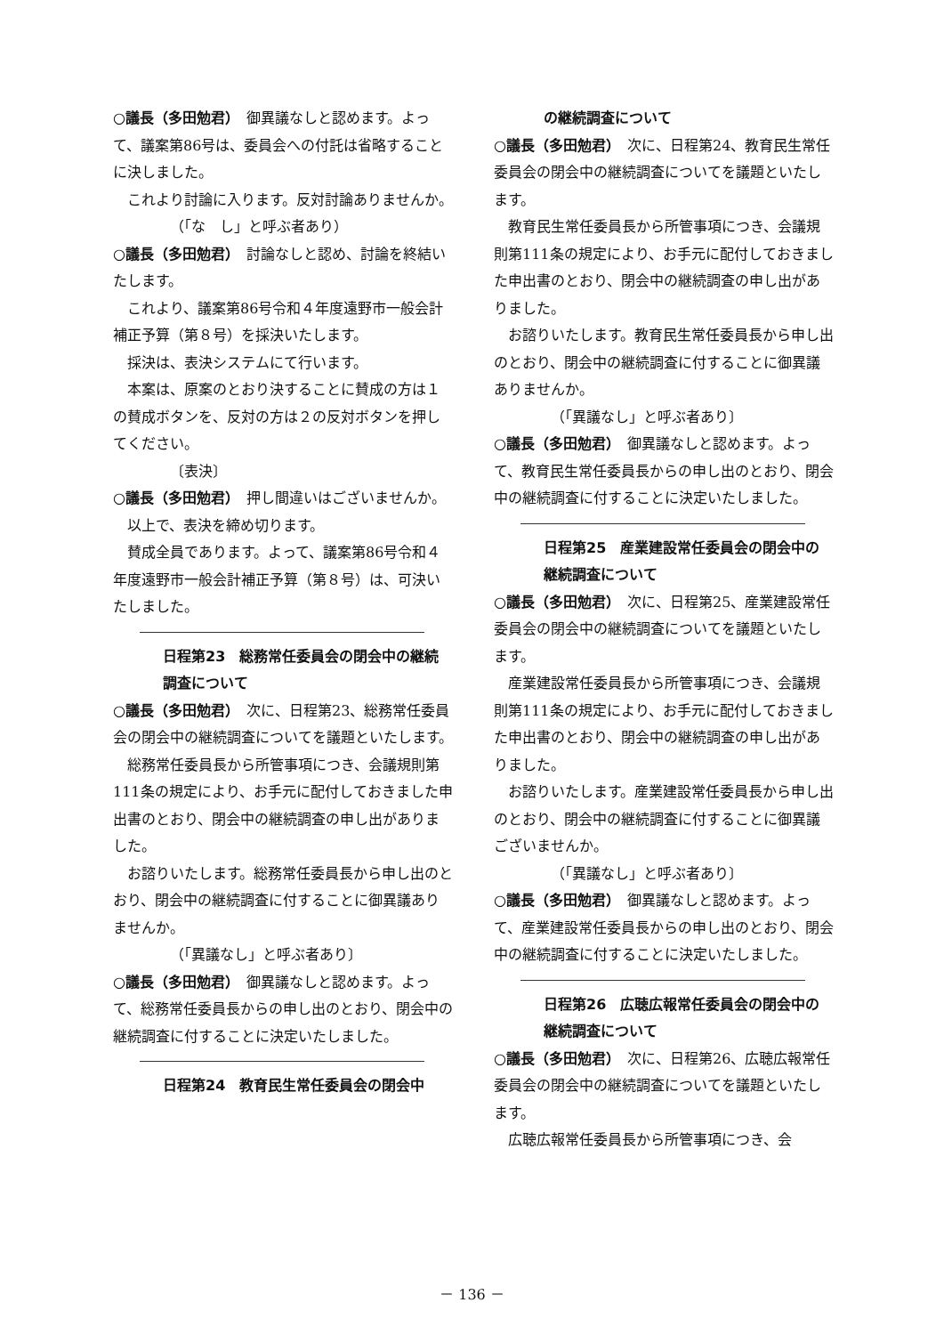○議長（多田勉君）　御異議なしと認めます。よって、議案第86号は、委員会への付託は省略することに決しました。
これより討論に入ります。反対討論ありませんか。
（「な　し」と呼ぶ者あり）
○議長（多田勉君）　討論なしと認め、討論を終結いたします。
これより、議案第86号令和４年度遠野市一般会計補正予算（第８号）を採決いたします。
採決は、表決システムにて行います。
本案は、原案のとおり決することに賛成の方は１の賛成ボタンを、反対の方は２の反対ボタンを押してください。
〔表決〕
○議長（多田勉君）　押し間違いはございませんか。
以上で、表決を締め切ります。
賛成全員であります。よって、議案第86号令和４年度遠野市一般会計補正予算（第８号）は、可決いたしました。
日程第23　総務常任委員会の閉会中の継続調査について
○議長（多田勉君）　次に、日程第23、総務常任委員会の閉会中の継続調査についてを議題といたします。
総務常任委員長から所管事項につき、会議規則第111条の規定により、お手元に配付しておきました申出書のとおり、閉会中の継続調査の申し出がありました。
お諮りいたします。総務常任委員長から申し出のとおり、閉会中の継続調査に付することに御異議ありませんか。
（「異議なし」と呼ぶ者あり〕
○議長（多田勉君）　御異議なしと認めます。よって、総務常任委員長からの申し出のとおり、閉会中の継続調査に付することに決定いたしました。
日程第24　教育民生常任委員会の閉会中
の継続調査について
○議長（多田勉君）　次に、日程第24、教育民生常任委員会の閉会中の継続調査についてを議題といたします。
教育民生常任委員長から所管事項につき、会議規則第111条の規定により、お手元に配付しておきました申出書のとおり、閉会中の継続調査の申し出がありました。
お諮りいたします。教育民生常任委員長から申し出のとおり、閉会中の継続調査に付することに御異議ありませんか。
（「異議なし」と呼ぶ者あり〕
○議長（多田勉君）　御異議なしと認めます。よって、教育民生常任委員長からの申し出のとおり、閉会中の継続調査に付することに決定いたしました。
日程第25　産業建設常任委員会の閉会中の継続調査について
○議長（多田勉君）　次に、日程第25、産業建設常任委員会の閉会中の継続調査についてを議題といたします。
産業建設常任委員長から所管事項につき、会議規則第111条の規定により、お手元に配付しておきました申出書のとおり、閉会中の継続調査の申し出がありました。
お諮りいたします。産業建設常任委員長から申し出のとおり、閉会中の継続調査に付することに御異議ございませんか。
（「異議なし」と呼ぶ者あり〕
○議長（多田勉君）　御異議なしと認めます。よって、産業建設常任委員長からの申し出のとおり、閉会中の継続調査に付することに決定いたしました。
日程第26　広聴広報常任委員会の閉会中の継続調査について
○議長（多田勉君）　次に、日程第26、広聴広報常任委員会の閉会中の継続調査についてを議題といたします。
広聴広報常任委員長から所管事項につき、会
－ 136 －